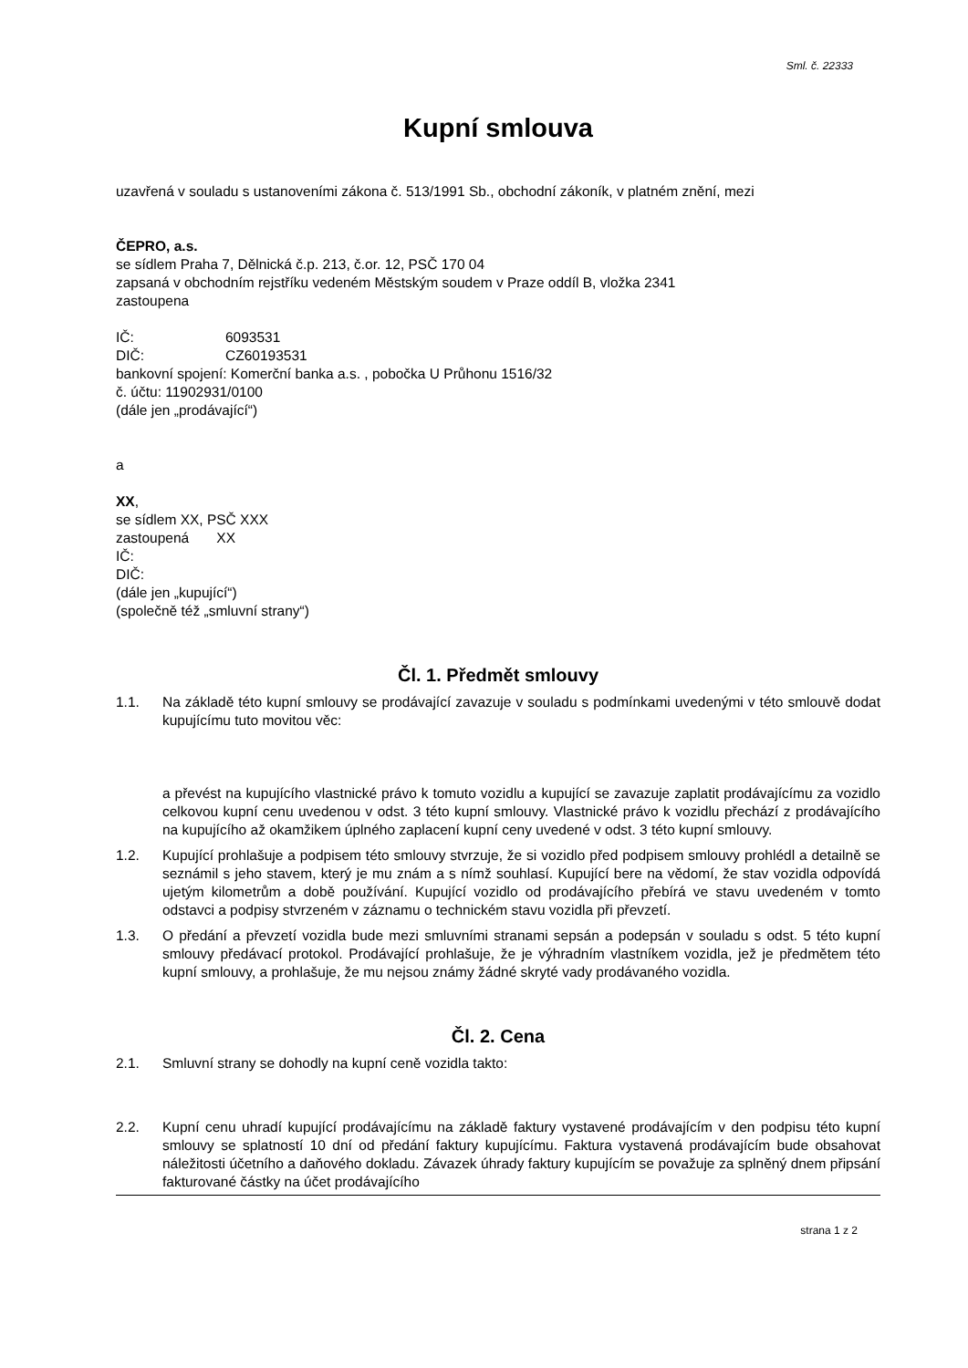Sml. č. 22333
Kupní smlouva
uzavřená v souladu s ustanoveními zákona č. 513/1991 Sb., obchodní zákoník, v platném znění, mezi
ČEPRO, a.s.
se sídlem Praha 7, Dělnická č.p. 213, č.or. 12, PSČ 170 04
zapsaná v obchodním rejstříku vedeném Městským soudem v Praze oddíl B, vložka 2341
zastoupena
IČ: 6093531
DIČ: CZ60193531
bankovní spojení: Komerční banka a.s. , pobočka U Průhonu 1516/32
č. účtu: 11902931/0100
(dále jen „prodávající“)
a
XX,
se sídlem XX, PSČ XXX
zastoupená XX
IČ:
DIČ:
(dále jen „kupující“)
(společně též „smluvní strany“)
Čl. 1. Předmět smlouvy
1.1. Na základě této kupní smlouvy se prodávající zavazuje v souladu s podmínkami uvedenými v této smlouvě dodat kupujícímu tuto movitou věc:
a převést na kupujícího vlastnické právo k tomuto vozidlu a kupující se zavazuje zaplatit prodávajícímu za vozidlo celkovou kupní cenu uvedenou v odst. 3 této kupní smlouvy. Vlastnické právo k vozidlu přechází z prodávajícího na kupujícího až okamžikem úplného zaplacení kupní ceny uvedené v odst. 3 této kupní smlouvy.
1.2. Kupující prohlašuje a podpisem této smlouvy stvrzuje, že si vozidlo před podpisem smlouvy prohlédl a detailně se seznámil s jeho stavem, který je mu znám a s nímž souhlasí. Kupující bere na vědomí, že stav vozidla odpovídá ujetým kilometrům a době používání. Kupující vozidlo od prodávajícího přebírá ve stavu uvedeném v tomto odstavci a podpisy stvrzeném v záznamu o technickém stavu vozidla při převzetí.
1.3. O předání a převzetí vozidla bude mezi smluvními stranami sepsán a podepsán v souladu s odst. 5 této kupní smlouvy předávací protokol. Prodávající prohlašuje, že je výhradním vlastníkem vozidla, jež je předmětem této kupní smlouvy, a prohlašuje, že mu nejsou známy žádné skryté vady prodávaného vozidla.
Čl. 2. Cena
2.1. Smluvní strany se dohodly na kupní ceně vozidla takto:
2.2. Kupní cenu uhradí kupující prodávajícímu na základě faktury vystavené prodávajícím v den podpisu této kupní smlouvy se splatností 10 dní od předání faktury kupujícímu. Faktura vystavená prodávajícím bude obsahovat náležitosti účetního a daňového dokladu. Závazek úhrady faktury kupujícím se považuje za splněný dnem připsání fakturované částky na účet prodávajícího
strana 1 z 2